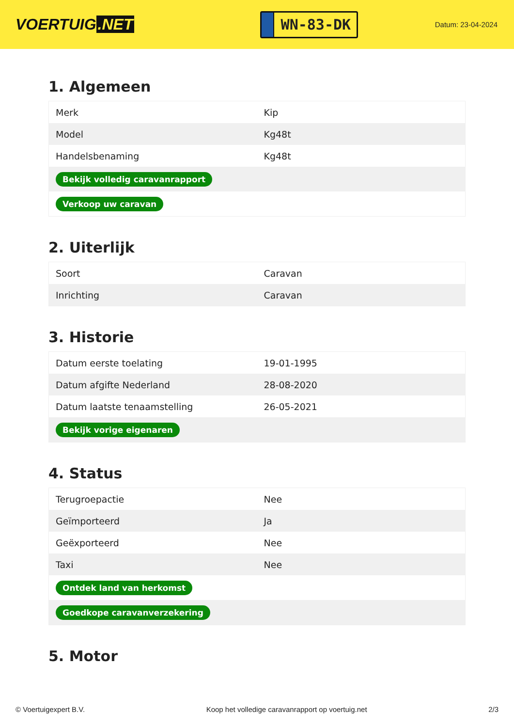VOERTUIG.NET
WN-83-DK
Datum: 23-04-2024
1. Algemeen
| Merk | Kip |
| Model | Kg48t |
| Handelsbenaming | Kg48t |
| Bekijk volledig caravanrapport | |
| Verkoop uw caravan | |
2. Uiterlijk
| Soort | Caravan |
| Inrichting | Caravan |
3. Historie
| Datum eerste toelating | 19-01-1995 |
| Datum afgifte Nederland | 28-08-2020 |
| Datum laatste tenaamstelling | 26-05-2021 |
| Bekijk vorige eigenaren | |
4. Status
| Terugroepactie | Nee |
| Geïmporteerd | Ja |
| Geëxporteerd | Nee |
| Taxi | Nee |
| Ontdek land van herkomst | |
| Goedkope caravanverzekering | |
5. Motor
© Voertuigexpert B.V. Koop het volledige caravanrapport op voertuig.net 2/3